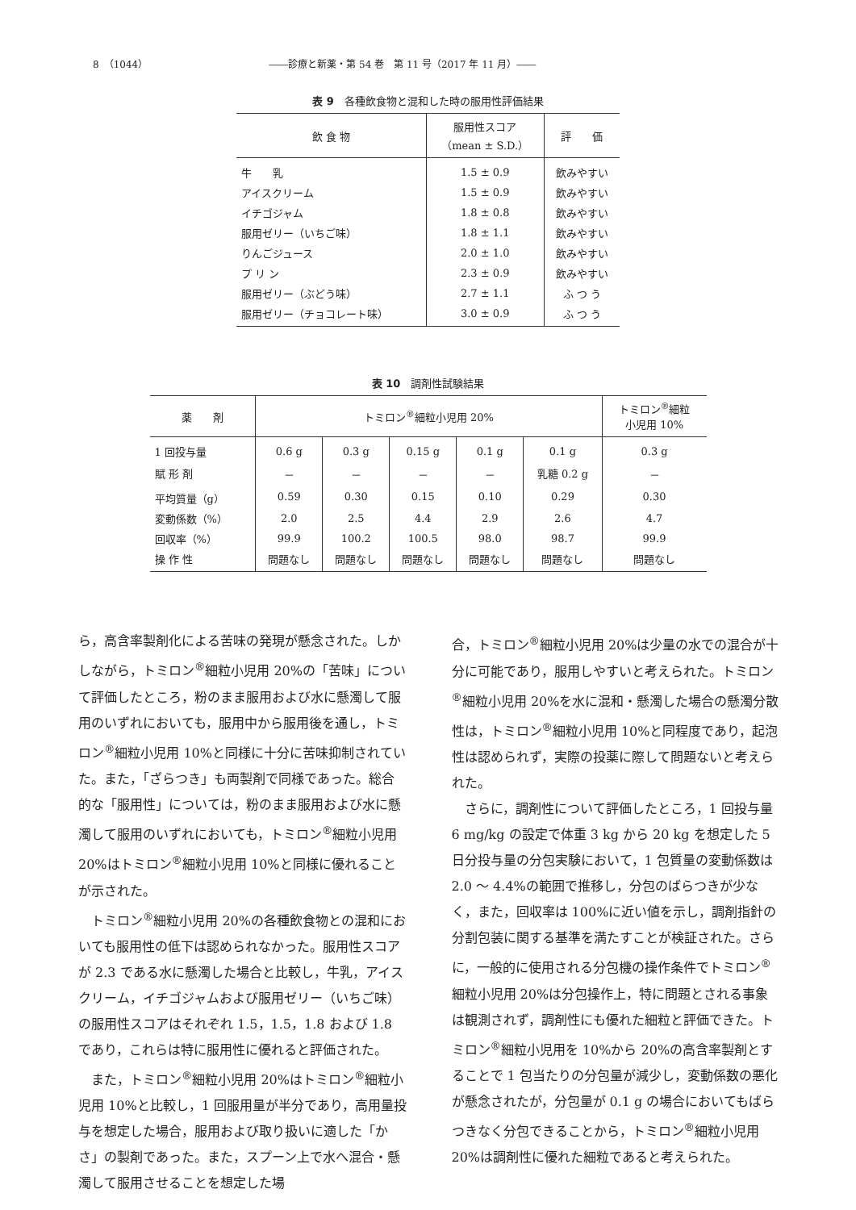8　（1044） ――診療と新薬・第 54 巻　第 11 号（2017 年 11 月）――
表 9　各種飲食物と混和した時の服用性評価結果
| 飲 食 物 | 服用性スコア （mean ± S.D.） | 評 価 |
| --- | --- | --- |
| 牛 乳 | 1.5 ± 0.9 | 飲みやすい |
| アイスクリーム | 1.5 ± 0.9 | 飲みやすい |
| イチゴジャム | 1.8 ± 0.8 | 飲みやすい |
| 服用ゼリー（いちご味） | 1.8 ± 1.1 | 飲みやすい |
| りんごジュース | 2.0 ± 1.0 | 飲みやすい |
| プ リ ン | 2.3 ± 0.9 | 飲みやすい |
| 服用ゼリー（ぶどう味） | 2.7 ± 1.1 | ふ つ う |
| 服用ゼリー（チョコレート味） | 3.0 ± 0.9 | ふ つ う |
表 10　調剤性試験結果
| 薬 剤 | トミロン<sup>®</sup>細粒小児用 20% | | | | | トミロン<sup>®</sup>細粒 小児用 10% |
| --- | --- | --- | --- | --- | --- | --- |
| 1 回投与量 | 0.6 g | 0.3 g | 0.15 g | 0.1 g | 0.1 g | 0.3 g |
| 賦 形 剤 | － | － | － | － | 乳糖 0.2 g | － |
| 平均質量（g） | 0.59 | 0.30 | 0.15 | 0.10 | 0.29 | 0.30 |
| 変動係数（%） | 2.0 | 2.5 | 4.4 | 2.9 | 2.6 | 4.7 |
| 回収率（%） | 99.9 | 100.2 | 100.5 | 98.0 | 98.7 | 99.9 |
| 操 作 性 | 問題なし | 問題なし | 問題なし | 問題なし | 問題なし | 問題なし |
ら，高含率製剤化による苦味の発現が懸念された。しかしながら，トミロン<sup>®</sup>細粒小児用 20%の「苦味」について評価したところ，粉のまま服用および水に懸濁して服用のいずれにおいても，服用中から服用後を通し，トミロン<sup>®</sup>細粒小児用 10%と同様に十分に苦味抑制されていた。また，「ざらつき」も両製剤で同様であった。総合的な「服用性」については，粉のまま服用および水に懸濁して服用のいずれにおいても，トミロン<sup>®</sup>細粒小児用 20%はトミロン<sup>®</sup>細粒小児用 10%と同様に優れることが示された。
トミロン<sup>®</sup>細粒小児用 20%の各種飲食物との混和においても服用性の低下は認められなかった。服用性スコアが 2.3 である水に懸濁した場合と比較し，牛乳，アイスクリーム，イチゴジャムおよび服用ゼリー（いちご味）の服用性スコアはそれぞれ 1.5，1.5，1.8 および 1.8 であり，これらは特に服用性に優れると評価された。
また，トミロン<sup>®</sup>細粒小児用 20%はトミロン<sup>®</sup>細粒小児用 10%と比較し，1 回服用量が半分であり，高用量投与を想定した場合，服用および取り扱いに適した「かさ」の製剤であった。また，スプーン上で水へ混合・懸濁して服用させることを想定した場
合，トミロン<sup>®</sup>細粒小児用 20%は少量の水での混合が十分に可能であり，服用しやすいと考えられた。トミロン<sup>®</sup>細粒小児用 20%を水に混和・懸濁した場合の懸濁分散性は，トミロン<sup>®</sup>細粒小児用 10%と同程度であり，起泡性は認められず，実際の投薬に際して問題ないと考えられた。
さらに，調剤性について評価したところ，1 回投与量 6 mg/kg の設定で体重 3 kg から 20 kg を想定した 5 日分投与量の分包実験において，1 包質量の変動係数は 2.0 ～ 4.4%の範囲で推移し，分包のばらつきが少なく，また，回収率は 100%に近い値を示し，調剤指針の分割包装に関する基準を満たすことが検証された。さらに，一般的に使用される分包機の操作条件でトミロン<sup>®</sup>細粒小児用 20%は分包操作上，特に問題とされる事象は観測されず，調剤性にも優れた細粒と評価できた。トミロン<sup>®</sup>細粒小児用を 10%から 20%の高含率製剤とすることで 1 包当たりの分包量が減少し，変動係数の悪化が懸念されたが，分包量が 0.1 g の場合においてもばらつきなく分包できることから，トミロン<sup>®</sup>細粒小児用 20%は調剤性に優れた細粒であると考えられた。